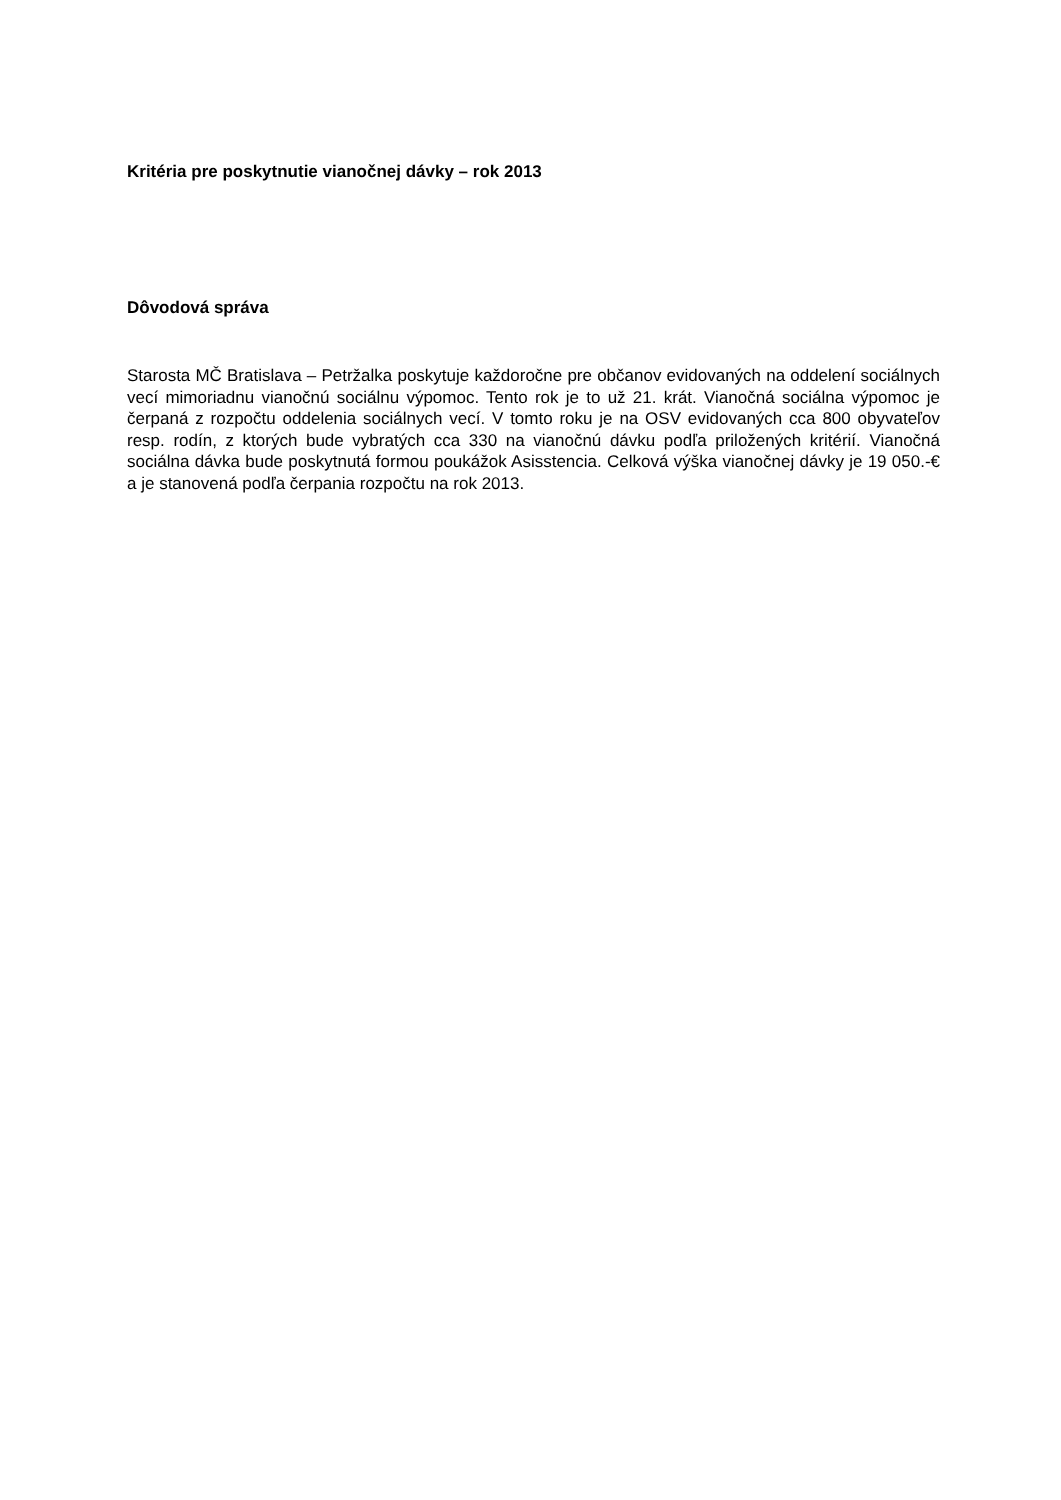Kritéria pre poskytnutie vianočnej dávky – rok 2013
Dôvodová správa
Starosta MČ Bratislava – Petržalka poskytuje každoročne pre občanov evidovaných na oddelení sociálnych vecí mimoriadnu vianočnú sociálnu výpomoc. Tento rok je to už 21. krát. Vianočná sociálna výpomoc je čerpaná z rozpočtu oddelenia sociálnych vecí. V tomto roku je na OSV evidovaných cca 800 obyvateľov resp. rodín, z ktorých bude vybratých cca 330 na vianočnú dávku podľa priložených kritérií. Vianočná sociálna dávka bude poskytnutá formou poukážok Asisstencia. Celková výška vianočnej dávky je 19 050.-€ a je stanovená podľa čerpania rozpočtu na rok 2013.